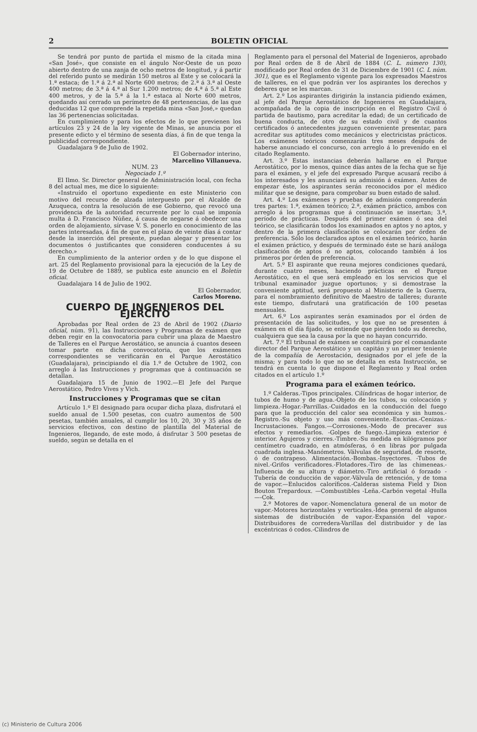2 BOLETIN OFICIAL
Se tendrá por punto de partida el mismo de la citada mina «San José», que consiste en el ángulo Nor-Oeste de un pozo abierto dentro de una zanja de ocho metros de longitud, y á partir del referido punto se medirán 150 metros al Este y se colocará la 1.ª estaca; de 1.ª á 2.ª al Norte 600 metros; de 2.ª á 3.ª al Oeste 400 metros; de 3.ª á 4.ª al Sur 1.200 metros; de 4.ª á 5.ª al Este 400 metros, y de la 5.ª á la 1.ª estaca al Norte 600 metros, quedando así cerrado un perímetro de 48 pertenencias, de las que deducidas 12 que comprende la repetida mina «San José,» quedan las 36 pertenencias solicitadas.
En cumplimiento y para los efectos de lo que previenen los artículos 23 y 24 de la ley vigente de Minas, se anuncia por el presente edicto y el término de sesenta días, á fin de que tenga la publicidad correspondiente.
Guadalajara 9 de Julio de 1902.
El Gobernador interino,
Marcelino Villanueva.
NUM. 23
Negociado 1.º
El Ilmo. Sr. Director general de Administración local, con fecha 8 del actual mes, me dice lo siguiente:
«Instruído el oportuno expediente en este Ministerio con motivo del recurso de alzada interpuesto por el Alcalde de Azuqueca, contra la resolución de ese Gobierno, que revocó una providencia de la autoridad recurrente por lo cual se imponía multa á D. Francisco Núñez, á causa de negarse á obedecer una orden de alojamiento, sírvase V. S. ponerlo en conocimiento de las partes interesadas, á fin de que en el plazo de veinte días á contar desde la inserción del presente, puedan alegar y presentar los documentos ó justificantes que consideren conducentes á su derecho.»
En cumplimiento de la anterior orden y de lo que dispone el art. 25 del Reglamento provisional para la ejecución de la Ley de 19 de Octubre de 1889, se publica este anuncio en el Boletín oficial.
Guadalajara 14 de Julio de 1902.
El Gobernador,
Carlos Moreno.
CUERPO DE INGENIEROS DEL EJÉRCITO
Aprobadas por Real orden de 23 de Abril de 1902 (Diario oficial, núm. 91), las Instrucciones y Programas de exámen que deben regir en la convocatoria para cubrir una plaza de Maestro de Talleres en el Parque Aerostático, se anuncia á cuantos deseen tomar parte en dicha convocatoria, que los exámenes correspondientes se verificarán en el Parque Aerostático (Guadalajara), principiando el día 1.º de Octubre de 1902, con arreglo á las Instrucciones y programas que á continuación se detallan.
Guadalajara 15 de Junio de 1902.—El Jefe del Parque Aerostático, Pedro Vives y Vich.
Instrucciones y Programas que se citan
Artículo 1.º El designado para ocupar dicha plaza, disfrutará el sueldo anual de 1.500 pesetas, con cuatro aumentos de 500 pesetas, también anuales, al cumplir los 10, 20, 30 y 35 años de servicios efectivos, con destino de plantilla del Material de Ingenieros, llegando, de este modo, á disfrutar 3 500 pesetas de sueldo, según se detalla en el
Reglamento para el personal del Material de Ingenieros, aprobado por Real orden de 8 de Abril de 1884 (C. L. número 130), modificado por Real orden de 31 de Diciembre de 1901 (C. L núm. 301), que es el Reglamento vigente para los expresados Maestros de talleres, en el que podrán ver los aspirantes los derechos y deberes que se les marcan.
Art. 2.º Los aspirantes dirigirán la instancia pidiendo exámen, al jefe del Parque Aerostático de Ingenieros en Guadalajara, acompañada de la copia de inscripción en el Registro Civil ó partida de bautismo, para acreditar la edad; de un certificado de buena conducta, de otro de su estado civil y de cuantos certificados ó antecedentes juzguen conveniente presentar, para acreditar sus aptitudes como mecánicos y electricistas prácticos. Los exámenes teóricos comenzarán tres meses después de haberse anunciado el concurso, con arreglo á lo prevenido en el citado Reglamento.
Art. 3.º Estas instancias deberán hallarse en el Parque Aerostático, por lo menos, quince días antes de la fecha que se fije para el exámen, y el jefe del expresado Parque acusará recibo á los interesados y les anunciará su admisión á exámen. Antes de empezar éste, los aspirantes serán reconocidos por el médico militar que se designe, para comprobar su buen estado de salud.
Art. 4.º Los exámenes y pruebas de admisión comprenderán tres partes: 1.ª, exámen teórico; 2.ª, exámen práctico, ambos con arreglo á los programas que á continuación se insertan; 3.ª, período de prácticas. Después del primer exámen ó sea del teórico, se clasificarán todos los examinados en aptos y no aptos, y dentro de la primera clasificación se colocarán por órden de preferencia. Sólo los declarados aptos en el exámen teórico, harán el exámen práctico, y después de terminado éste se hará análoga clasificación de aptos ó no aptos, colocando también á los primeros por órden de preferencia.
Art. 5.º El aspirante que reuna mejores condiciones quedará, durante cuatro meses, haciendo prácticas en el Parque Aerostático, en el que será empleado en los servicios que el tribunal examinador juzgue oportunos; y si demostrase la conveniente aptitud, será propuesto al Ministerio de la Guerra, para el nombramiento definitivo de Maestro de talleres; durante este tiempo, disfrutará una gratificación de 100 pesetas mensuales.
Art. 6.º Los aspirantes serán examinados por el órden de presentación de las solicitudes, y los que no se presenten á exámen en el día fijado, se entiende que pierden todo su derecho, cualquiera que sea la causa por la que no hayan concurrido.
Art. 7.º El tribunal de exámen se constituirá por el comandante director del Parque Aerostático y un capitán y un primer teniente de la compañía de Aerostación, designados por el jefe de la misma; y para todo lo que no se detalla en esta Instrucción, se tendrá en cuenta lo que dispone el Reglamento y Real orden citados en el artículo 1.º
Programa para el exámen teórico.
1.º Calderas.-Tipos principales. Cilíndricas de hogar interior, de tubos de humo y de agua.-Objeto de los tubos, su colocación y limpieza.-Hogar.-Parrillas.-Cuidados en la conducción del fuego para que la producción del calor sea económica y sin humos.-Registro.-Su objeto y uso más conveniente.-Escorias.-Cenizas.-Incrustaciones. Fangos.—Corrosiones.-Modo de precaver sus efectos y remediarlos. -Golpes de fuego.-Limpieza exterior é interior. Agujeros y cierres.-Timbre.-Su medida en kilógramos por centímetro cuadrado, en atmósferas, ó en libras por pulgada cuadrada inglesa.-Manómetros. Válvulas de seguridad, de resorte, ó de contrapeso. Alimentación.-Bombas.-Inyectores. -Tubos de nivel.-Grifos verificadores.-Flotadores.-Tiro de las chimeneas.-Influencia de su altura y diámetro.-Tiro artificial ó forzado -Tubería de conducción de vapor.-Válvula de retención, y de toma de vapor.—Enlucidos caloríficos.-Calderas sistema Field y Dion Bouton Trepardoux. —Combustibles -Leña.-Carbón vegetal -Hulla—-Cok.
2.º Motores de vapor.-Nomenclatura general de un motor de vapor.-Motores horizontales y verticales.-Idea general de algunos sistemas de distribución de vapor.-Expansión del vapor.-Distribuidores de corredera-Varillas del distribuidor y de las excéntricas ó codos.-Cilindros de
(c) Ministerio de Cultura 2006